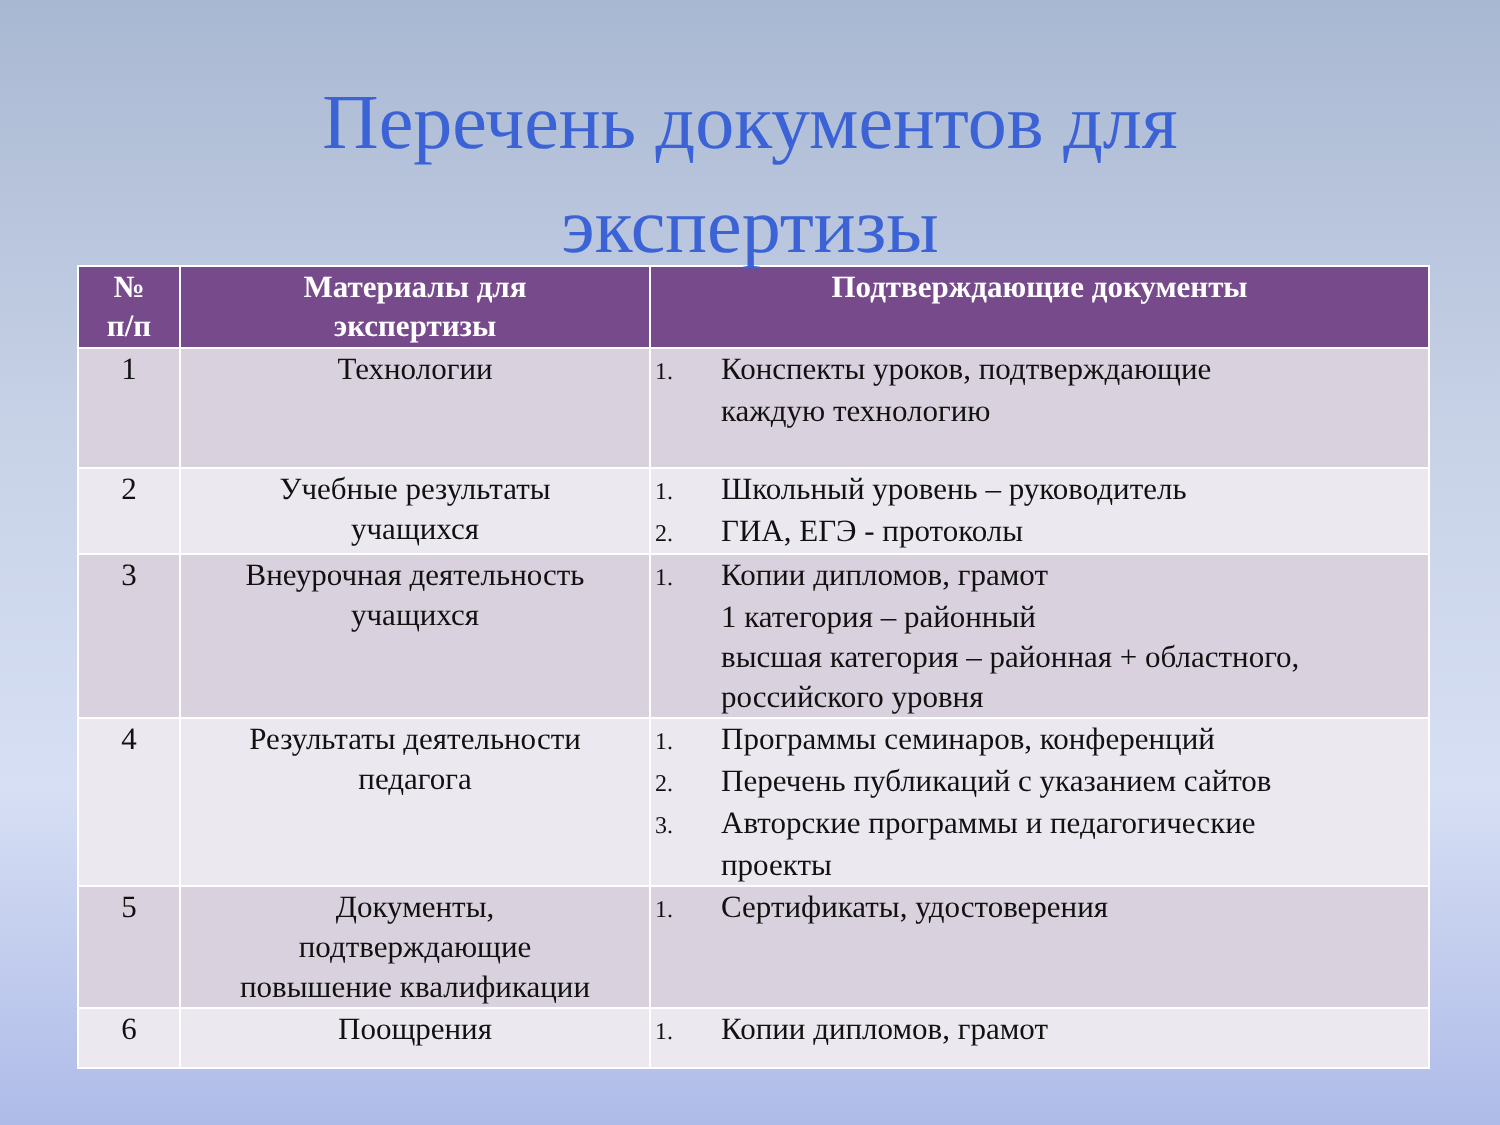Перечень документов для
экспертизы
| № п/п | Материалы для экспертизы | Подтверждающие документы |
| --- | --- | --- |
| 1 | Технологии | 1. Конспекты уроков, подтверждающие каждую технологию |
| 2 | Учебные результаты учащихся | 1. Школьный уровень – руководитель 2. ГИА, ЕГЭ - протоколы |
| 3 | Внеурочная деятельность учащихся | 1. Копии дипломов, грамот 1 категория – районный высшая категория – районная + областного, российского уровня |
| 4 | Результаты деятельности педагога | 1. Программы семинаров, конференций 2. Перечень публикаций с указанием сайтов 3. Авторские программы и педагогические проекты |
| 5 | Документы, подтверждающие повышение квалификации | 1. Сертификаты, удостоверения |
| 6 | Поощрения | 1. Копии дипломов, грамот |